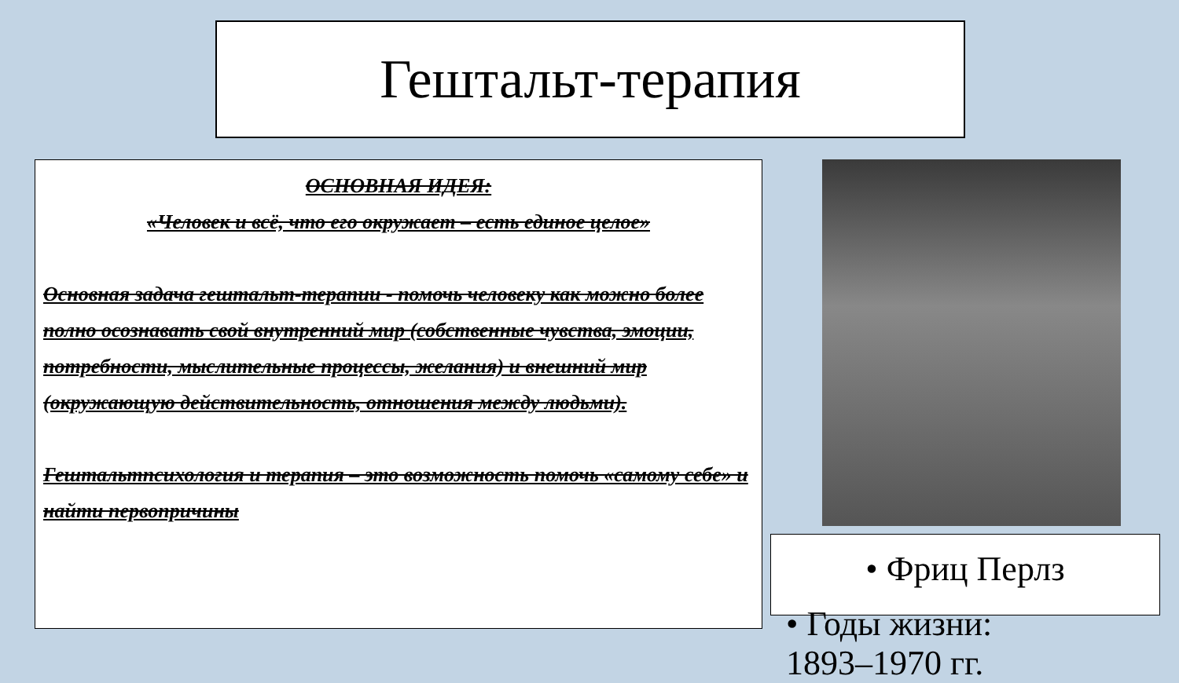Гештальт-терапия
ОСНОВНАЯ ИДЕЯ:
«Человек и всё, что его окружает – есть единое целое»
Основная задача гештальт-терапии - помочь человеку как можно более полно осознавать свой внутренний мир (собственные чувства, эмоции, потребности, мыслительные процессы, желания) и внешний мир (окружающую действительность, отношения между людьми).
Гештальтпсихология и терапия – это возможность помочь «самому себе» и найти первопричины
• Фриц Перлз
• Годы жизни:
1893–1970 гг.